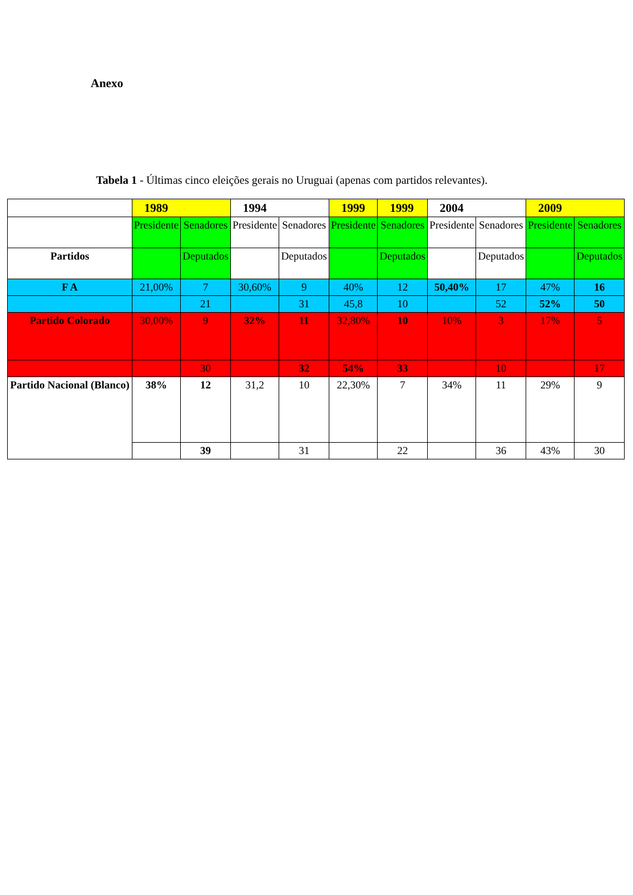Anexo
Tabela 1 - Últimas cinco eleições gerais no Uruguai (apenas com partidos relevantes).
| | 1989 | | 1994 | | 1999 | 1999 | 2004 | | 2009 | |
| | Presidente | Senadores | Presidente | Senadores | Presidente | Senadores | Presidente | Senadores | Presidente | Senadores |
| Partidos | | Deputados | | Deputados | | Deputados | | Deputados | | Deputados |
| F A | 21,00% | 7 | 30,60% | 9 | 40% | 12 | 50,40% | 17 | 47% | 16 |
| | | 21 | | 31 | 45,8 | 10 | | 52 | 52% | 50 |
| Partido Colorado | 30,00% | 9 | 32% | 11 | 32,80% | 10 | 10% | 3 | 17% | 5 |
| | | 30 | | 32 | 54% | 33 | | 10 | | 17 |
| Partido Nacional (Blanco) | 38% | 12 | 31,2 | 10 | 22,30% | 7 | 34% | 11 | 29% | 9 |
| | | 39 | | 31 | | 22 | | 36 | 43% | 30 |